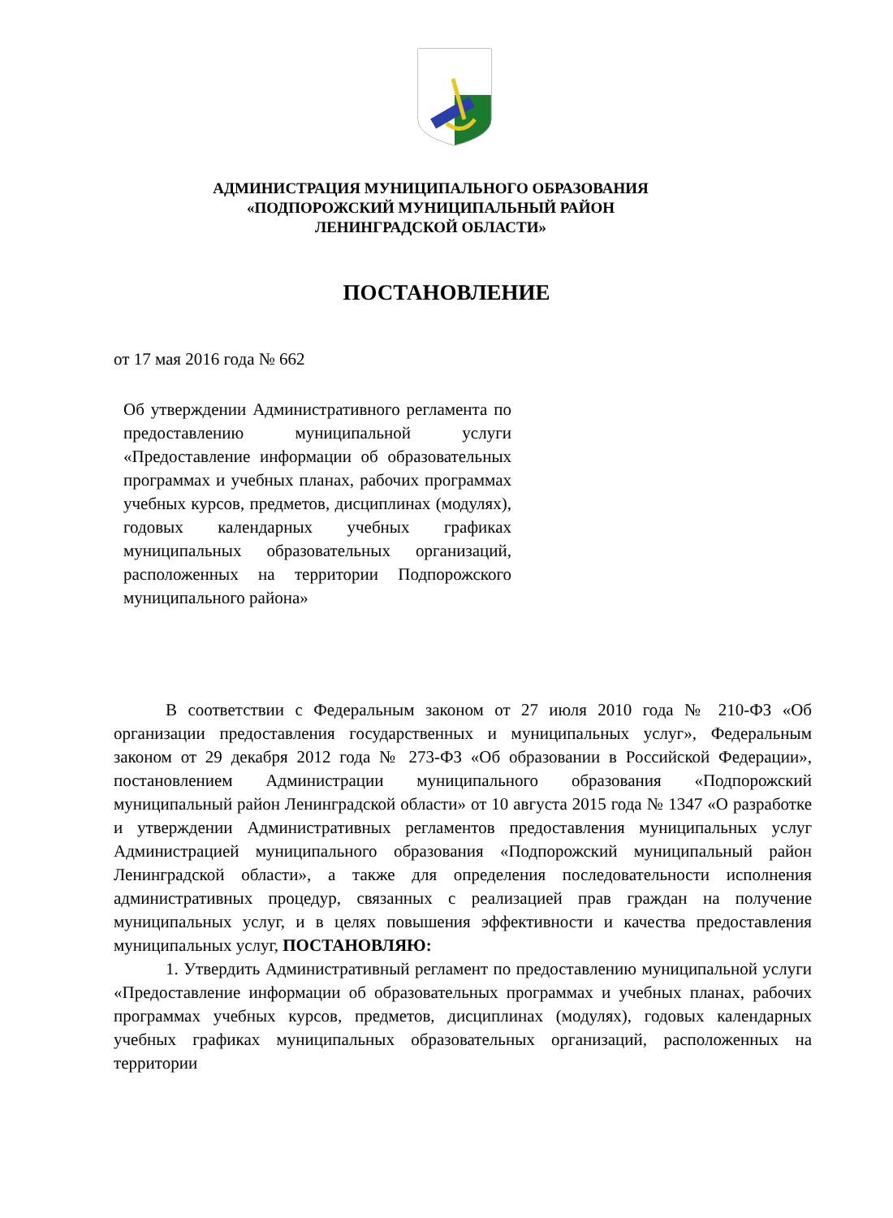АДМИНИСТРАЦИЯ МУНИЦИПАЛЬНОГО ОБРАЗОВАНИЯ
«ПОДПОРОЖСКИЙ МУНИЦИПАЛЬНЫЙ РАЙОН
ЛЕНИНГРАДСКОЙ ОБЛАСТИ»
ПОСТАНОВЛЕНИЕ
от 17 мая 2016 года № 662
Об утверждении Административного регламента по предоставлению муниципальной услуги «Предоставление информации об образовательных программах и учебных планах, рабочих программах учебных курсов, предметов, дисциплинах (модулях), годовых календарных учебных графиках муниципальных образовательных организаций, расположенных на территории Подпорожского муниципального района»
В соответствии с Федеральным законом от 27 июля 2010 года № 210-ФЗ «Об организации предоставления государственных и муниципальных услуг», Федеральным законом от 29 декабря 2012 года № 273-ФЗ «Об образовании в Российской Федерации», постановлением Администрации муниципального образования «Подпорожский муниципальный район Ленинградской области» от 10 августа 2015 года № 1347 «О разработке и утверждении Административных регламентов предоставления муниципальных услуг Администрацией муниципального образования «Подпорожский муниципальный район Ленинградской области», а также для определения последовательности исполнения административных процедур, связанных с реализацией прав граждан на получение муниципальных услуг, и в целях повышения эффективности и качества предоставления муниципальных услуг, ПОСТАНОВЛЯЮ:
1. Утвердить Административный регламент по предоставлению муниципальной услуги «Предоставление информации об образовательных программах и учебных планах, рабочих программах учебных курсов, предметов, дисциплинах (модулях), годовых календарных учебных графиках муниципальных образовательных организаций, расположенных на территории